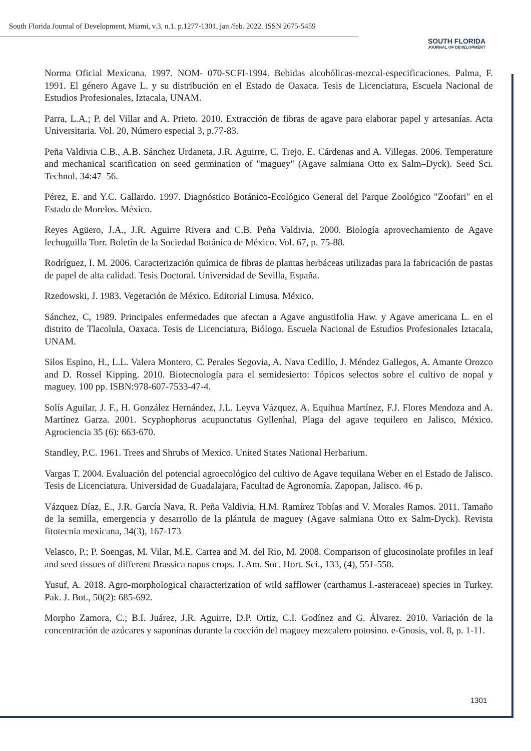South Florida Journal of Development, Miami, v.3, n.1. p.1277-1301, jan./feb. 2022. ISSN 2675-5459
SOUTH FLORIDA
JOURNAL OF DEVELOPMENT
Norma Oficial Mexicana. 1997. NOM- 070-SCFI-1994. Bebidas alcohólicas-mezcal-especificaciones. Palma, F. 1991. El género Agave L. y su distribución en el Estado de Oaxaca. Tesis de Licenciatura, Escuela Nacional de Estudios Profesionales, Iztacala, UNAM.
Parra, L.A.; P. del Villar and A. Prieto. 2010. Extracción de fibras de agave para elaborar papel y artesanías. Acta Universitaria. Vol. 20, Número especial 3, p.77-83.
Peña Valdivia C.B., A.B. Sánchez Urdaneta, J.R. Aguirre, C. Trejo, E. Cárdenas and A. Villegas. 2006. Temperature and mechanical scarification on seed germination of "maguey" (Agave salmiana Otto ex Salm–Dyck). Seed Sci. Technol. 34:47–56.
Pérez, E. and Y.C. Gallardo. 1997. Diagnóstico Botánico-Ecológico General del Parque Zoológico "Zoofari" en el Estado de Morelos. México.
Reyes Agüero, J.A., J.R. Aguirre Rivera and C.B. Peña Valdivia. 2000. Biología aprovechamiento de Agave lechuguilla Torr. Boletín de la Sociedad Botánica de México. Vol. 67, p. 75-88.
Rodríguez, I. M. 2006. Caracterización química de fibras de plantas herbáceas utilizadas para la fabricación de pastas de papel de alta calidad. Tesis Doctoral. Universidad de Sevilla, España.
Rzedowski, J. 1983. Vegetación de México. Editorial Limusa. México.
Sánchez, C, 1989. Principales enfermedades que afectan a Agave angustifolia Haw. y Agave americana L. en el distrito de Tlacolula, Oaxaca. Tesis de Licenciatura, Biólogo. Escuela Nacional de Estudios Profesionales Iztacala, UNAM.
Silos Espino, H., L.L. Valera Montero, C. Perales Segovia, A. Nava Cedillo, J. Méndez Gallegos, A. Amante Orozco and D. Rossel Kipping. 2010. Biotecnología para el semidesierto: Tópicos selectos sobre el cultivo de nopal y maguey. 100 pp. ISBN:978-607-7533-47-4.
Solís Aguilar, J. F., H. González Hernández, J.L. Leyva Vázquez, A. Equihua Martínez, F.J. Flores Mendoza and A. Martínez Garza. 2001. Scyphophorus acupunctatus Gyllenhal, Plaga del agave tequilero en Jalisco, México. Agrociencia 35 (6): 663-670.
Standley, P.C. 1961. Trees and Shrubs of Mexico. United States National Herbarium.
Vargas T. 2004. Evaluación del potencial agroecológico del cultivo de Agave tequilana Weber en el Estado de Jalisco. Tesis de Licenciatura. Universidad de Guadalajara, Facultad de Agronomía. Zapopan, Jalisco. 46 p.
Vázquez Díaz, E., J.R. García Nava, R. Peña Valdivia, H.M. Ramírez Tobías and V. Morales Ramos. 2011. Tamaño de la semilla, emergencia y desarrollo de la plántula de maguey (Agave salmiana Otto ex Salm-Dyck). Revista fitotecnia mexicana, 34(3), 167-173
Velasco, P.; P. Soengas, M. Vilar, M.E. Cartea and M. del Rio, M. 2008. Comparison of glucosinolate profiles in leaf and seed tissues of different Brassica napus crops. J. Am. Soc. Hort. Sci., 133, (4), 551-558.
Yusuf, A. 2018. Agro-morphological characterization of wild safflower (carthamus l.-asteraceae) species in Turkey. Pak. J. Bot., 50(2): 685-692.
Morpho Zamora, C.; B.I. Juárez, J.R. Aguirre, D.P. Ortiz, C.I. Godínez and G. Álvarez. 2010. Variación de la concentración de azúcares y saponinas durante la cocción del maguey mezcalero potosino. e-Gnosis, vol. 8, p. 1-11.
1301